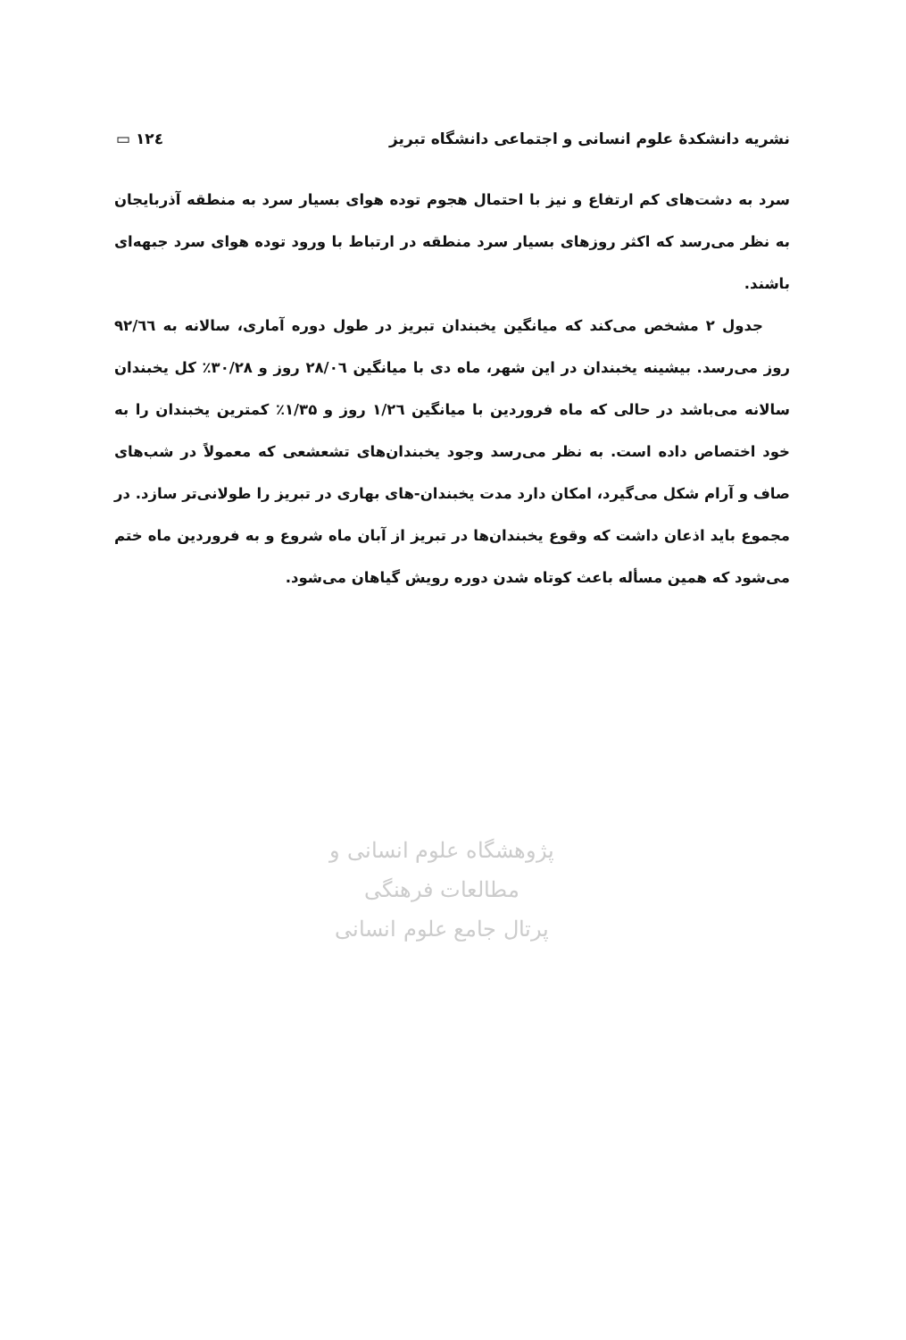نشریه دانشکدهٔ علوم انسانی و اجتماعی دانشگاه تبریز ۱۲٤ ▭
سرد به دشت‌های کم ارتفاع و نیز با احتمال هجوم توده هوای بسیار سرد به منطقه آذربایجان به نظر می‌رسد که اکثر روزهای بسیار سرد منطقه در ارتباط با ورود توده هوای سرد جبهه‌ای باشند.
جدول ۲ مشخص می‌کند که میانگین یخبندان تبریز در طول دوره آماری، سالانه به ۹۲/٦٦ روز می‌رسد. بیشینه یخبندان در این شهر، ماه دی با میانگین ۲۸/۰٦ روز و ۳۰/۲۸٪ کل یخبندان سالانه می‌باشد در حالی که ماه فروردین با میانگین ۱/۲٦ روز و ۱/۳۵٪ کمترین یخبندان را به خود اختصاص داده است. به نظر می‌رسد وجود یخبندان‌های تشعشعی که معمولاً در شب‌های صاف و آرام شکل می‌گیرد، امکان دارد مدت یخبندان-های بهاری در تبریز را طولانی‌تر سازد. در مجموع باید اذعان داشت که وقوع یخبندان‌ها در تبریز از آبان ماه شروع و به فروردین ماه ختم می‌شود که همین مسأله باعث کوتاه شدن دوره رویش گیاهان می‌شود.
پژوهشگاه علوم انسانی و مطالعات فرهنگی
پرتال جامع علوم انسانی